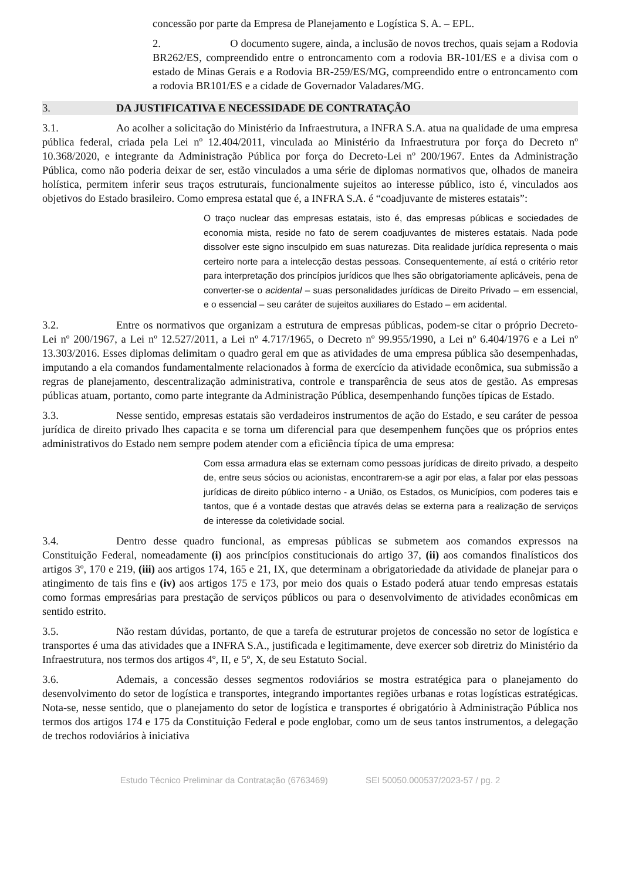concessão por parte da Empresa de Planejamento e Logística S. A. – EPL.
2. O documento sugere, ainda, a inclusão de novos trechos, quais sejam a Rodovia BR262/ES, compreendido entre o entroncamento com a rodovia BR-101/ES e a divisa com o estado de Minas Gerais e a Rodovia BR-259/ES/MG, compreendido entre o entroncamento com a rodovia BR101/ES e a cidade de Governador Valadares/MG.
3. DA JUSTIFICATIVA E NECESSIDADE DE CONTRATAÇÃO
3.1. Ao acolher a solicitação do Ministério da Infraestrutura, a INFRA S.A. atua na qualidade de uma empresa pública federal, criada pela Lei nº 12.404/2011, vinculada ao Ministério da Infraestrutura por força do Decreto nº 10.368/2020, e integrante da Administração Pública por força do Decreto-Lei nº 200/1967. Entes da Administração Pública, como não poderia deixar de ser, estão vinculados a uma série de diplomas normativos que, olhados de maneira holística, permitem inferir seus traços estruturais, funcionalmente sujeitos ao interesse público, isto é, vinculados aos objetivos do Estado brasileiro. Como empresa estatal que é, a INFRA S.A. é “coadjuvante de misteres estatais”:
O traço nuclear das empresas estatais, isto é, das empresas públicas e sociedades de economia mista, reside no fato de serem coadjuvantes de misteres estatais. Nada pode dissolver este signo insculpido em suas naturezas. Dita realidade jurídica representa o mais certeiro norte para a intelecção destas pessoas. Consequentemente, aí está o critério retor para interpretação dos princípios jurídicos que lhes são obrigatoriamente aplicáveis, pena de converter-se o acidental – suas personalidades jurídicas de Direito Privado – em essencial, e o essencial – seu caráter de sujeitos auxiliares do Estado – em acidental.
3.2. Entre os normativos que organizam a estrutura de empresas públicas, podem-se citar o próprio Decreto-Lei nº 200/1967, a Lei nº 12.527/2011, a Lei nº 4.717/1965, o Decreto nº 99.955/1990, a Lei nº 6.404/1976 e a Lei nº 13.303/2016. Esses diplomas delimitam o quadro geral em que as atividades de uma empresa pública são desempenhadas, imputando a ela comandos fundamentalmente relacionados à forma de exercício da atividade econômica, sua submissão a regras de planejamento, descentralização administrativa, controle e transparência de seus atos de gestão. As empresas públicas atuam, portanto, como parte integrante da Administração Pública, desempenhando funções típicas de Estado.
3.3. Nesse sentido, empresas estatais são verdadeiros instrumentos de ação do Estado, e seu caráter de pessoa jurídica de direito privado lhes capacita e se torna um diferencial para que desempenhem funções que os próprios entes administrativos do Estado nem sempre podem atender com a eficiência típica de uma empresa:
Com essa armadura elas se externam como pessoas jurídicas de direito privado, a despeito de, entre seus sócios ou acionistas, encontrarem-se a agir por elas, a falar por elas pessoas jurídicas de direito público interno - a União, os Estados, os Municípios, com poderes tais e tantos, que é a vontade destas que através delas se externa para a realização de serviços de interesse da coletividade social.
3.4. Dentro desse quadro funcional, as empresas públicas se submetem aos comandos expressos na Constituição Federal, nomeadamente (i) aos princípios constitucionais do artigo 37, (ii) aos comandos finalísticos dos artigos 3º, 170 e 219, (iii) aos artigos 174, 165 e 21, IX, que determinam a obrigatoriedade da atividade de planejar para o atingimento de tais fins e (iv) aos artigos 175 e 173, por meio dos quais o Estado poderá atuar tendo empresas estatais como formas empresárias para prestação de serviços públicos ou para o desenvolvimento de atividades econômicas em sentido estrito.
3.5. Não restam dúvidas, portanto, de que a tarefa de estruturar projetos de concessão no setor de logística e transportes é uma das atividades que a INFRA S.A., justificada e legitimamente, deve exercer sob diretriz do Ministério da Infraestrutura, nos termos dos artigos 4º, II, e 5º, X, de seu Estatuto Social.
3.6. Ademais, a concessão desses segmentos rodoviários se mostra estratégica para o planejamento do desenvolvimento do setor de logística e transportes, integrando importantes regiões urbanas e rotas logísticas estratégicas. Nota-se, nesse sentido, que o planejamento do setor de logística e transportes é obrigatório à Administração Pública nos termos dos artigos 174 e 175 da Constituição Federal e pode englobar, como um de seus tantos instrumentos, a delegação de trechos rodoviários à iniciativa
Estudo Técnico Preliminar da Contratação (6763469) SEI 50050.000537/2023-57 / pg. 2